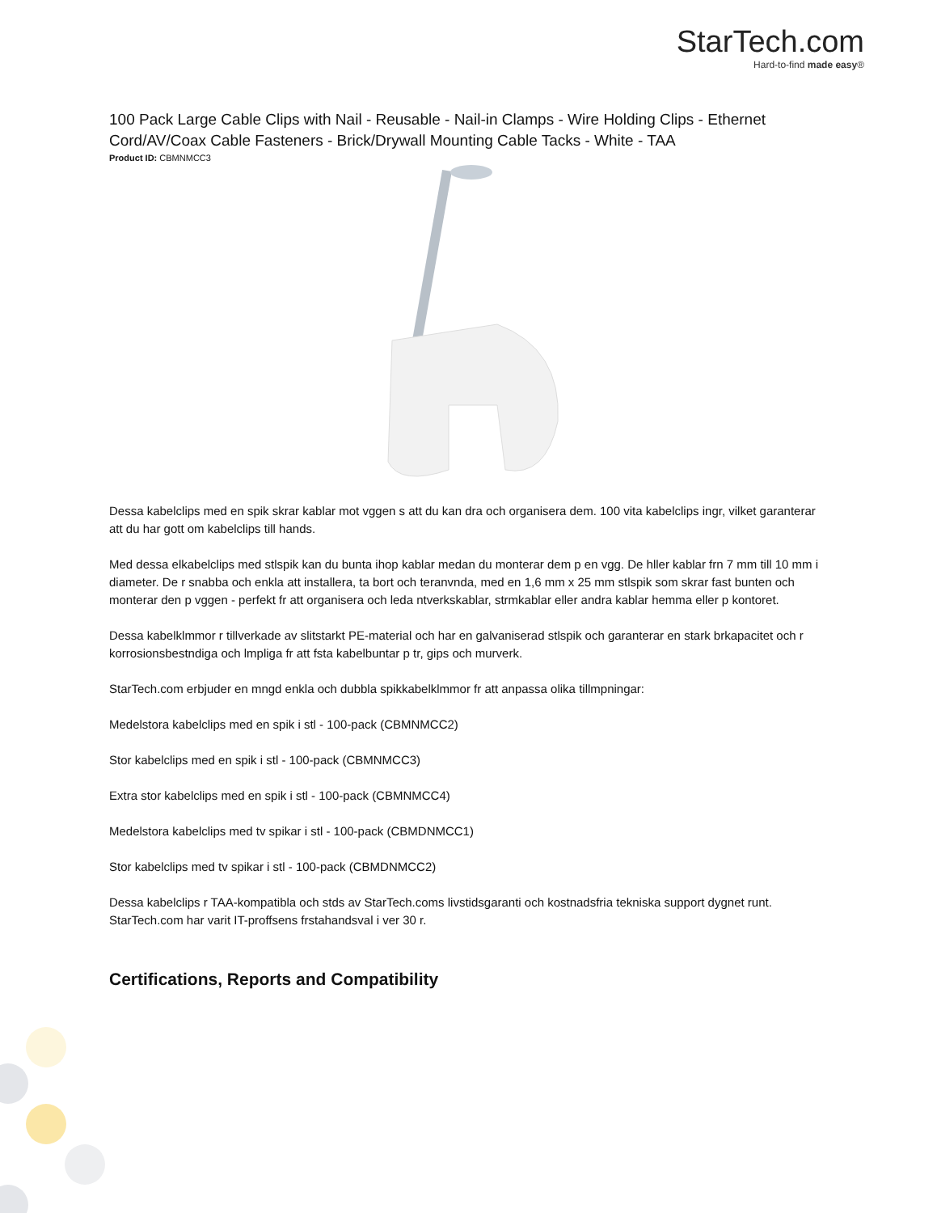StarTech.com
Hard-to-find made easy®
100 Pack Large Cable Clips with Nail - Reusable - Nail-in Clamps - Wire Holding Clips - Ethernet Cord/AV/Coax Cable Fasteners - Brick/Drywall Mounting Cable Tacks - White - TAA
Product ID: CBMNMCC3
Dessa kabelclips med en spik skrar kablar mot vggen s att du kan dra och organisera dem. 100 vita kabelclips ingr, vilket garanterar att du har gott om kabelclips till hands.
Med dessa elkabelclips med stlspik kan du bunta ihop kablar medan du monterar dem p en vgg. De hller kablar frn 7 mm till 10 mm i diameter. De r snabba och enkla att installera, ta bort och teranvnda, med en 1,6 mm x 25 mm stlspik som skrar fast bunten och monterar den p vggen - perfekt fr att organisera och leda ntverkskablar, strmkablar eller andra kablar hemma eller p kontoret.
Dessa kabelklmmor r tillverkade av slitstarkt PE-material och har en galvaniserad stlspik och garanterar en stark brkapacitet och r korrosionsbestndiga och lmpliga fr att fsta kabelbuntar p tr, gips och murverk.
StarTech.com erbjuder en mngd enkla och dubbla spikkabelklmmor fr att anpassa olika tillmpningar:
Medelstora kabelclips med en spik i stl - 100-pack (CBMNMCC2)
Stor kabelclips med en spik i stl - 100-pack (CBMNMCC3)
Extra stor kabelclips med en spik i stl - 100-pack (CBMNMCC4)
Medelstora kabelclips med tv spikar i stl - 100-pack (CBMDNMCC1)
Stor kabelclips med tv spikar i stl - 100-pack (CBMDNMCC2)
Dessa kabelclips r TAA-kompatibla och stds av StarTech.coms livstidsgaranti och kostnadsfria tekniska support dygnet runt. StarTech.com har varit IT-proffsens frstahandsval i ver 30 r.
Certifications, Reports and Compatibility